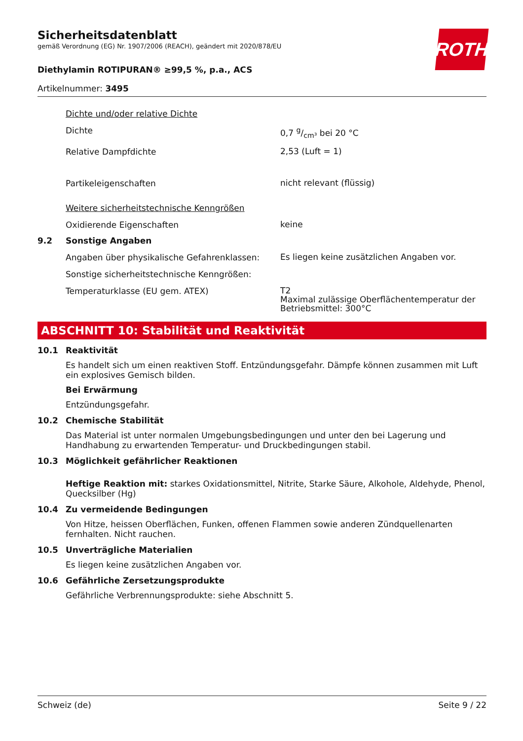ROTH
Sicherheitsdatenblatt
gemäß Verordnung (EG) Nr. 1907/2006 (REACH), geändert mit 2020/878/EU
Diethylamin ROTIPURAN® ≥99,5 %, p.a., ACS
Artikelnummer: 3495
Dichte und/oder relative Dichte
Dichte
0,7 g/cm³ bei 20 °C
Relative Dampfdichte
2,53 (Luft = 1)
Partikeleigenschaften
nicht relevant (flüssig)
Weitere sicherheitstechnische Kenngrößen
Oxidierende Eigenschaften
keine
9.2 Sonstige Angaben
Angaben über physikalische Gefahrenklassen:
Es liegen keine zusätzlichen Angaben vor.
Sonstige sicherheitstechnische Kenngrößen:
Temperaturklasse (EU gem. ATEX)
T2
Maximal zulässige Oberflächentemperatur der Betriebsmittel: 300°C
ABSCHNITT 10: Stabilität und Reaktivität
10.1 Reaktivität
Es handelt sich um einen reaktiven Stoff. Entzündungsgefahr. Dämpfe können zusammen mit Luft ein explosives Gemisch bilden.
Bei Erwärmung
Entzündungsgefahr.
10.2 Chemische Stabilität
Das Material ist unter normalen Umgebungsbedingungen und unter den bei Lagerung und Handhabung zu erwartenden Temperatur- und Druckbedingungen stabil.
10.3 Möglichkeit gefährlicher Reaktionen
Heftige Reaktion mit: starkes Oxidationsmittel, Nitrite, Starke Säure, Alkohole, Aldehyde, Phenol, Quecksilber (Hg)
10.4 Zu vermeidende Bedingungen
Von Hitze, heissen Oberflächen, Funken, offenen Flammen sowie anderen Zündquellenarten fernhalten. Nicht rauchen.
10.5 Unverträgliche Materialien
Es liegen keine zusätzlichen Angaben vor.
10.6 Gefährliche Zersetzungsprodukte
Gefährliche Verbrennungsprodukte: siehe Abschnitt 5.
Schweiz (de) Seite 9 / 22